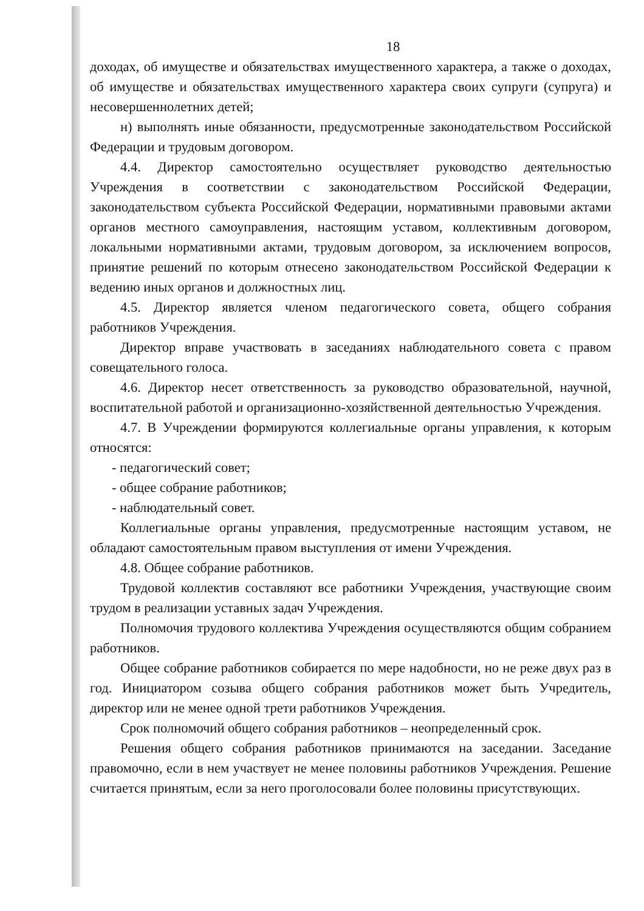18
доходах, об имуществе и обязательствах имущественного характера, а также о доходах, об имуществе и обязательствах имущественного характера своих супруги (супруга) и несовершеннолетних детей;
н) выполнять иные обязанности, предусмотренные законодательством Российской Федерации и трудовым договором.
4.4. Директор самостоятельно осуществляет руководство деятельностью Учреждения в соответствии с законодательством Российской Федерации, законодательством субъекта Российской Федерации, нормативными правовыми актами органов местного самоуправления, настоящим уставом, коллективным договором, локальными нормативными актами, трудовым договором, за исключением вопросов, принятие решений по которым отнесено законодательством Российской Федерации к ведению иных органов и должностных лиц.
4.5. Директор является членом педагогического совета, общего собрания работников Учреждения.
Директор вправе участвовать в заседаниях наблюдательного совета с правом совещательного голоса.
4.6. Директор несет ответственность за руководство образовательной, научной, воспитательной работой и организационно-хозяйственной деятельностью Учреждения.
4.7. В Учреждении формируются коллегиальные органы управления, к которым относятся:
- педагогический совет;
- общее собрание работников;
- наблюдательный совет.
Коллегиальные органы управления, предусмотренные настоящим уставом, не обладают самостоятельным правом выступления от имени Учреждения.
4.8. Общее собрание работников.
Трудовой коллектив составляют все работники Учреждения, участвующие своим трудом в реализации уставных задач Учреждения.
Полномочия трудового коллектива Учреждения осуществляются общим собранием работников.
Общее собрание работников собирается по мере надобности, но не реже двух раз в год. Инициатором созыва общего собрания работников может быть Учредитель, директор или не менее одной трети работников Учреждения.
Срок полномочий общего собрания работников – неопределенный срок.
Решения общего собрания работников принимаются на заседании. Заседание правомочно, если в нем участвует не менее половины работников Учреждения. Решение считается принятым, если за него проголосовали более половины присутствующих.